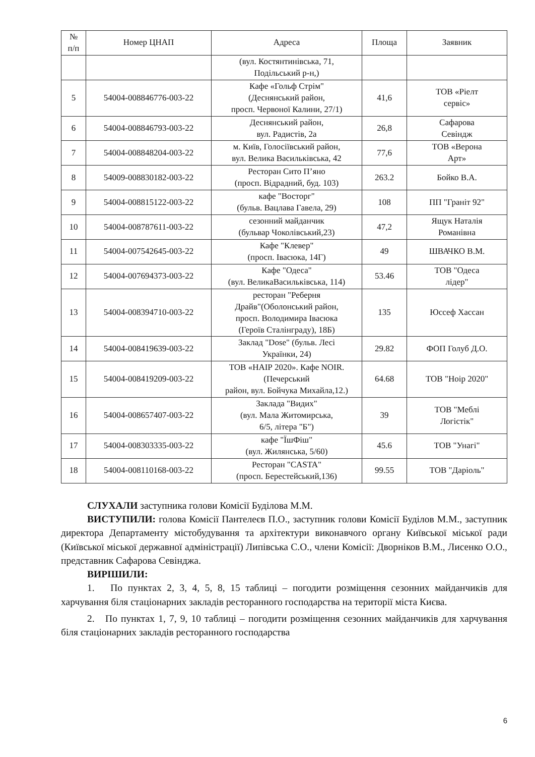| № п/п | Номер ЦНАП | Адреса | Площа | Заявник |
| --- | --- | --- | --- | --- |
| | | (вул. Костянтинівська, 71, Подільський р-н,) | | |
| 5 | 54004-008846776-003-22 | Кафе «Гольф Стрім" (Деснянський район, просп. Червоної Калини, 27/1) | 41,6 | ТОВ «Ріелт сервіс» |
| 6 | 54004-008846793-003-22 | Деснянський район, вул. Радистів, 2а | 26,8 | Сафарова Севіндж |
| 7 | 54004-008848204-003-22 | м. Київ, Голосіївський район, вул. Велика Васильківська, 42 | 77,6 | ТОВ «Верона Арт» |
| 8 | 54009-008830182-003-22 | Ресторан Сито П’яно (просп. Відрадний, буд. 103) | 263.2 | Бойко В.А. |
| 9 | 54004-008815122-003-22 | кафе "Восторг" (бульв. Вацлава Гавела, 29) | 108 | ПП "Граніт 92" |
| 10 | 54004-008787611-003-22 | сезонний майданчик (бульвар Чоколівський,23) | 47,2 | Ящук Наталія Романівна |
| 11 | 54004-007542645-003-22 | Кафе "Клевер" (просп. Івасюка, 14Г) | 49 | ШВАЧКО В.М. |
| 12 | 54004-007694373-003-22 | Кафе "Одеса" (вул. ВеликаВасильківська, 114) | 53.46 | ТОВ "Одеса лідер" |
| 13 | 54004-008394710-003-22 | ресторан "Реберня Драйв"(Оболонський район, просп. Володимира Івасюка (Героїв Сталінграду), 18Б) | 135 | Юссеф Хассан |
| 14 | 54004-008419639-003-22 | Заклад "Dose" (бульв. Лесі Українки, 24) | 29.82 | ФОП Голуб Д.О. |
| 15 | 54004-008419209-003-22 | ТОВ «НАІР 2020». Кафе NOIR. (Печерський район, вул. Бойчука Михайла,12.) | 64.68 | ТОВ "Ноір 2020" |
| 16 | 54004-008657407-003-22 | Заклада "Видих" (вул. Мала Житомирська, 6/5, літера "Б") | 39 | ТОВ "Меблі Логістік" |
| 17 | 54004-008303335-003-22 | кафе "ЇшФіш" (вул. Жилянська, 5/60) | 45.6 | ТОВ "Унагі" |
| 18 | 54004-008110168-003-22 | Ресторан "CASTA" (просп. Берестейський,136) | 99.55 | ТОВ "Даріоль" |
СЛУХАЛИ заступника голови Комісії Буділова М.М.
ВИСТУПИЛИ: голова Комісії Пантелеєв П.О., заступник голови Комісії Буділов М.М., заступник директора Департаменту містобудування та архітектури виконавчого органу Київської міської ради (Київської міської державної адміністрації) Липівська С.О., члени Комісії: Дворніков В.М., Лисенко О.О., представник Сафарова Севінджа.
ВИРІШИЛИ:
1. По пунктах 2, 3, 4, 5, 8, 15 таблиці – погодити розміщення сезонних майданчиків для харчування біля стаціонарних закладів ресторанного господарства на території міста Києва.
2. По пунктах 1, 7, 9, 10 таблиці – погодити розміщення сезонних майданчиків для харчування біля стаціонарних закладів ресторанного господарства
6